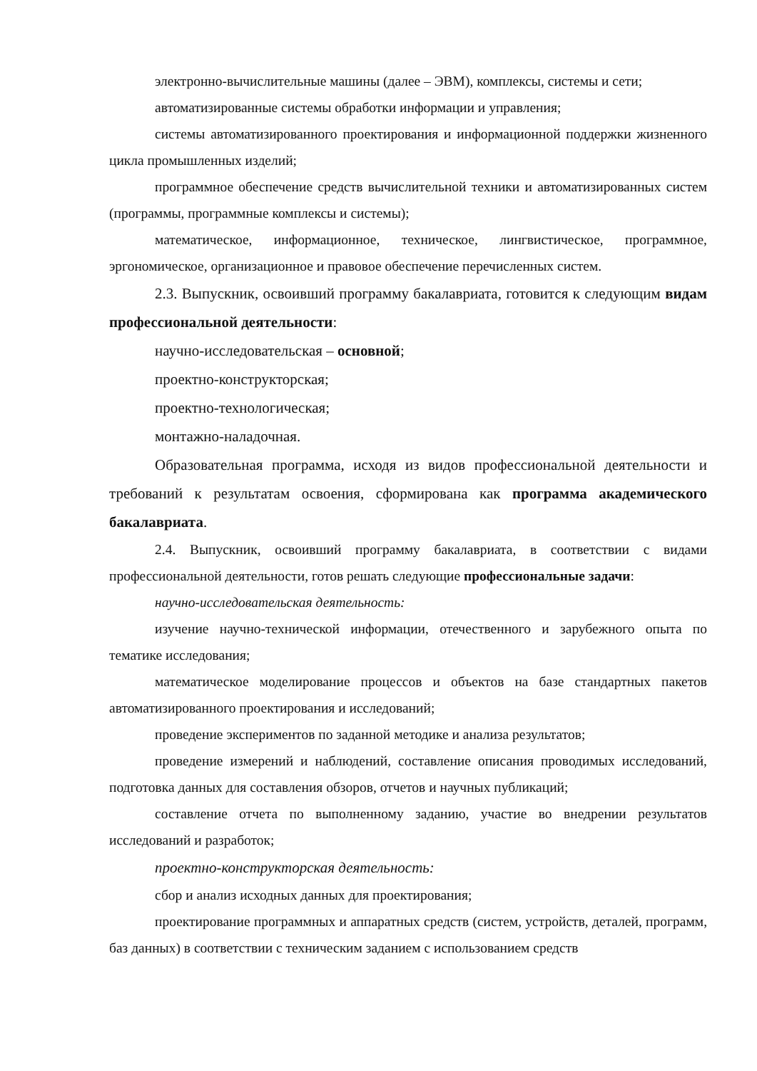электронно-вычислительные машины (далее – ЭВМ), комплексы, системы и сети;
автоматизированные системы обработки информации и управления;
системы автоматизированного проектирования и информационной поддержки жизненного цикла промышленных изделий;
программное обеспечение средств вычислительной техники и автоматизированных систем (программы, программные комплексы и системы);
математическое, информационное, техническое, лингвистическое, программное, эргономическое, организационное и правовое обеспечение перечисленных систем.
2.3. Выпускник, освоивший программу бакалавриата, готовится к следующим видам профессиональной деятельности:
научно-исследовательская – основной;
проектно-конструкторская;
проектно-технологическая;
монтажно-наладочная.
Образовательная программа, исходя из видов профессиональной деятельности и требований к результатам освоения, сформирована как программа академического бакалавриата.
2.4. Выпускник, освоивший программу бакалавриата, в соответствии с видами профессиональной деятельности, готов решать следующие профессиональные задачи:
научно-исследовательская деятельность:
изучение научно-технической информации, отечественного и зарубежного опыта по тематике исследования;
математическое моделирование процессов и объектов на базе стандартных пакетов автоматизированного проектирования и исследований;
проведение экспериментов по заданной методике и анализа результатов;
проведение измерений и наблюдений, составление описания проводимых исследований, подготовка данных для составления обзоров, отчетов и научных публикаций;
составление отчета по выполненному заданию, участие во внедрении результатов исследований и разработок;
проектно-конструкторская деятельность:
сбор и анализ исходных данных для проектирования;
проектирование программных и аппаратных средств (систем, устройств, деталей, программ, баз данных) в соответствии с техническим заданием с использованием средств